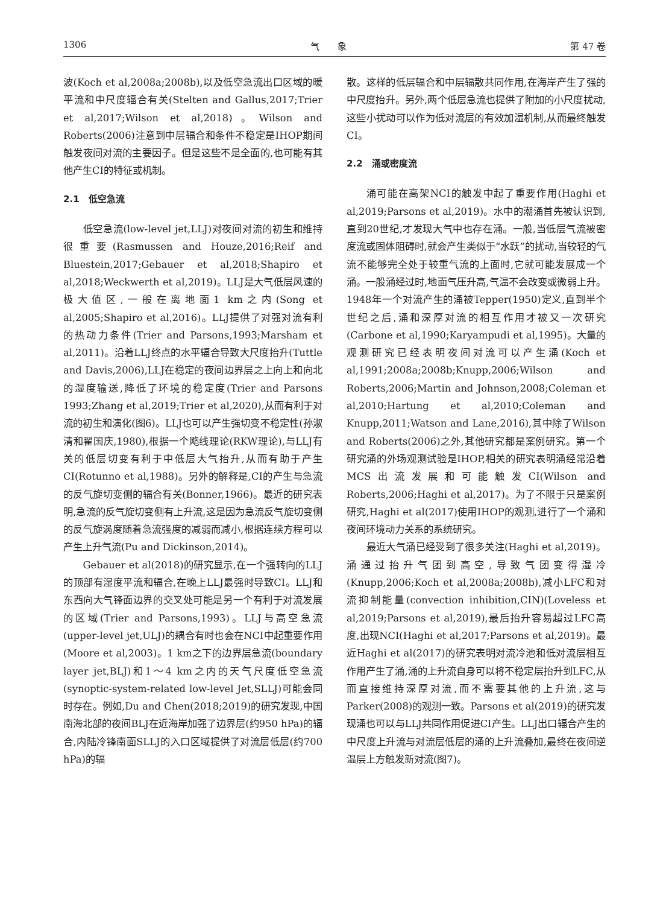1306 气　　象 第 47 卷
波(Koch et al,2008a;2008b),以及低空急流出口区域的暖平流和中尺度辐合有关(Stelten and Gallus,2017;Trier et al,2017;Wilson et al,2018)。Wilson and Roberts(2006)注意到中层辐合和条件不稳定是IHOP期间触发夜间对流的主要因子。但是这些不是全面的,也可能有其他产生CI的特征或机制。
2.1　低空急流
低空急流(low-level jet,LLJ)对夜间对流的初生和维持很重要(Rasmussen and Houze,2016;Reif and Bluestein,2017;Gebauer et al,2018;Shapiro et al,2018;Weckwerth et al,2019)。LLJ是大气低层风速的极大值区,一般在离地面1 km之内(Song et al,2005;Shapiro et al,2016)。LLJ提供了对强对流有利的热动力条件(Trier and Parsons,1993;Marsham et al,2011)。沿着LLJ终点的水平辐合导致大尺度抬升(Tuttle and Davis,2006),LLJ在稳定的夜间边界层之上向上和向北的湿度输送,降低了环境的稳定度(Trier and Parsons 1993;Zhang et al,2019;Trier et al,2020),从而有利于对流的初生和演化(图6)。LLJ也可以产生强切变不稳定性(孙淑清和翟国庆,1980),根据一个飑线理论(RKW理论),与LLJ有关的低层切变有利于中低层大气抬升,从而有助于产生CI(Rotunno et al,1988)。另外的解释是,CI的产生与急流的反气旋切变侧的辐合有关(Bonner,1966)。最近的研究表明,急流的反气旋切变侧有上升流,这是因为急流反气旋切变侧的反气旋涡度随着急流强度的减弱而减小,根据连续方程可以产生上升气流(Pu and Dickinson,2014)。
Gebauer et al(2018)的研究显示,在一个强转向的LLJ的顶部有湿度平流和辐合,在晚上LLJ最强时导致CI。LLJ和东西向大气锋面边界的交叉处可能是另一个有利于对流发展的区域(Trier and Parsons,1993)。LLJ与高空急流(upper-level jet,ULJ)的耦合有时也会在NCI中起重要作用(Moore et al,2003)。1 km之下的边界层急流(boundary layer jet,BLJ)和1～4 km之内的天气尺度低空急流(synoptic-system-related low-level Jet,SLLJ)可能会同时存在。例如,Du and Chen(2018;2019)的研究发现,中国南海北部的夜间BLJ在近海岸加强了边界层(约950 hPa)的辐合,内陆冷锋南面SLLJ的入口区域提供了对流层低层(约700 hPa)的辐
散。这样的低层辐合和中层辐散共同作用,在海岸产生了强的中尺度抬升。另外,两个低层急流也提供了附加的小尺度扰动,这些小扰动可以作为低对流层的有效加湿机制,从而最终触发CI。
2.2　涌或密度流
涌可能在高架NCI的触发中起了重要作用(Haghi et al,2019;Parsons et al,2019)。水中的潮涌首先被认识到,直到20世纪,才发现大气中也存在涌。一般,当低层气流被密度流或固体阻碍时,就会产生类似于“水跃”的扰动,当较轻的气流不能够完全处于较重气流的上面时,它就可能发展成一个涌。一般涌经过时,地面气压升高,气温不会改变或微弱上升。1948年一个对流产生的涌被Tepper(1950)定义,直到半个世纪之后,涌和深厚对流的相互作用才被又一次研究(Carbone et al,1990;Karyampudi et al,1995)。大量的观测研究已经表明夜间对流可以产生涌(Koch et al,1991;2008a;2008b;Knupp,2006;Wilson and Roberts,2006;Martin and Johnson,2008;Coleman et al,2010;Hartung et al,2010;Coleman and Knupp,2011;Watson and Lane,2016),其中除了Wilson and Roberts(2006)之外,其他研究都是案例研究。第一个研究涌的外场观测试验是IHOP,相关的研究表明涌经常沿着MCS出流发展和可能触发CI(Wilson and Roberts,2006;Haghi et al,2017)。为了不限于只是案例研究,Haghi et al(2017)使用IHOP的观测,进行了一个涌和夜间环境动力关系的系统研究。
最近大气涌已经受到了很多关注(Haghi et al,2019)。涌通过抬升气团到高空,导致气团变得湿冷(Knupp,2006;Koch et al,2008a;2008b),减小LFC和对流抑制能量(convection inhibition,CIN)(Loveless et al,2019;Parsons et al,2019),最后抬升容易超过LFC高度,出现NCI(Haghi et al,2017;Parsons et al,2019)。最近Haghi et al(2017)的研究表明对流冷池和低对流层相互作用产生了涌,涌的上升流自身可以将不稳定层抬升到LFC,从而直接维持深厚对流,而不需要其他的上升流,这与Parker(2008)的观测一致。Parsons et al(2019)的研究发现涌也可以与LLJ共同作用促进CI产生。LLJ出口辐合产生的中尺度上升流与对流层低层的涌的上升流叠加,最终在夜间逆温层上方触发新对流(图7)。